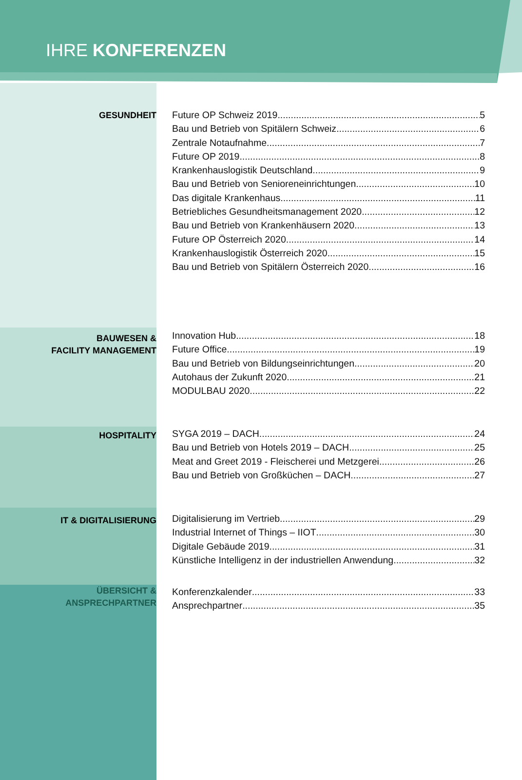IHRE KONFERENZEN
GESUNDHEIT
Future OP Schweiz 2019 5
Bau und Betrieb von Spitälern Schweiz 6
Zentrale Notaufnahme 7
Future OP 2019 8
Krankenhauslogistik Deutschland 9
Bau und Betrieb von Senioreneinrichtungen 10
Das digitale Krankenhaus 11
Betriebliches Gesundheitsmanagement 2020 12
Bau und Betrieb von Krankenhäusern 2020 13
Future OP Österreich 2020 14
Krankenhauslogistik Österreich 2020 15
Bau und Betrieb von Spitälern Österreich 2020 16
BAUWESEN &
FACILITY MANAGEMENT
Innovation Hub 18
Future Office 19
Bau und Betrieb von Bildungseinrichtungen 20
Autohaus der Zukunft 2020 21
MODULBAU 2020 22
HOSPITALITY
SYGA 2019 – DACH 24
Bau und Betrieb von Hotels 2019 – DACH 25
Meat and Greet 2019 - Fleischerei und Metzgerei 26
Bau und Betrieb von Großküchen – DACH 27
IT & DIGITALISIERUNG
Digitalisierung im Vertrieb 29
Industrial Internet of Things – IIOT 30
Digitale Gebäude 2019 31
Künstliche Intelligenz in der industriellen Anwendung 32
ÜBERSICHT &
ANSPRECHPARTNER
Konferenzkalender 33
Ansprechpartner 35